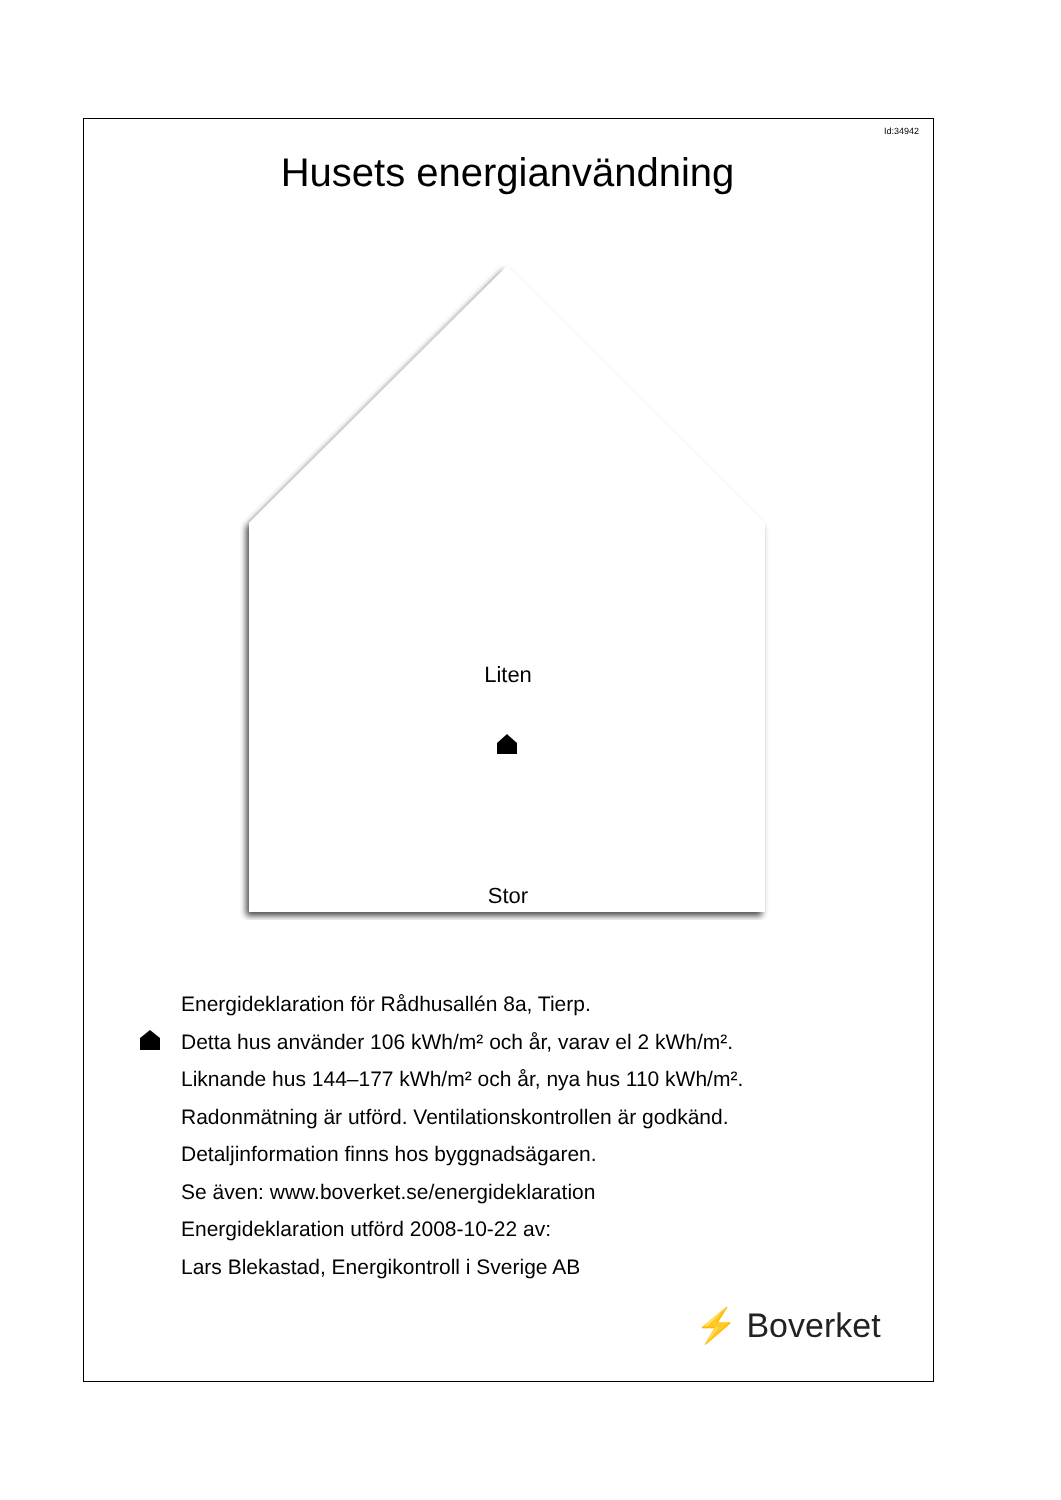Id:34942
Husets energianvändning
Liten
Stor
Energideklaration för Rådhusallén 8a, Tierp.
Detta hus använder 106 kWh/m² och år, varav el 2 kWh/m².
Liknande hus 144–177 kWh/m² och år, nya hus 110 kWh/m².
Radonmätning är utförd. Ventilationskontrollen är godkänd.
Detaljinformation finns hos byggnadsägaren.
Se även: www.boverket.se/energideklaration
Energideklaration utförd 2008-10-22 av:
Lars Blekastad, Energikontroll i Sverige AB
⚡ Boverket